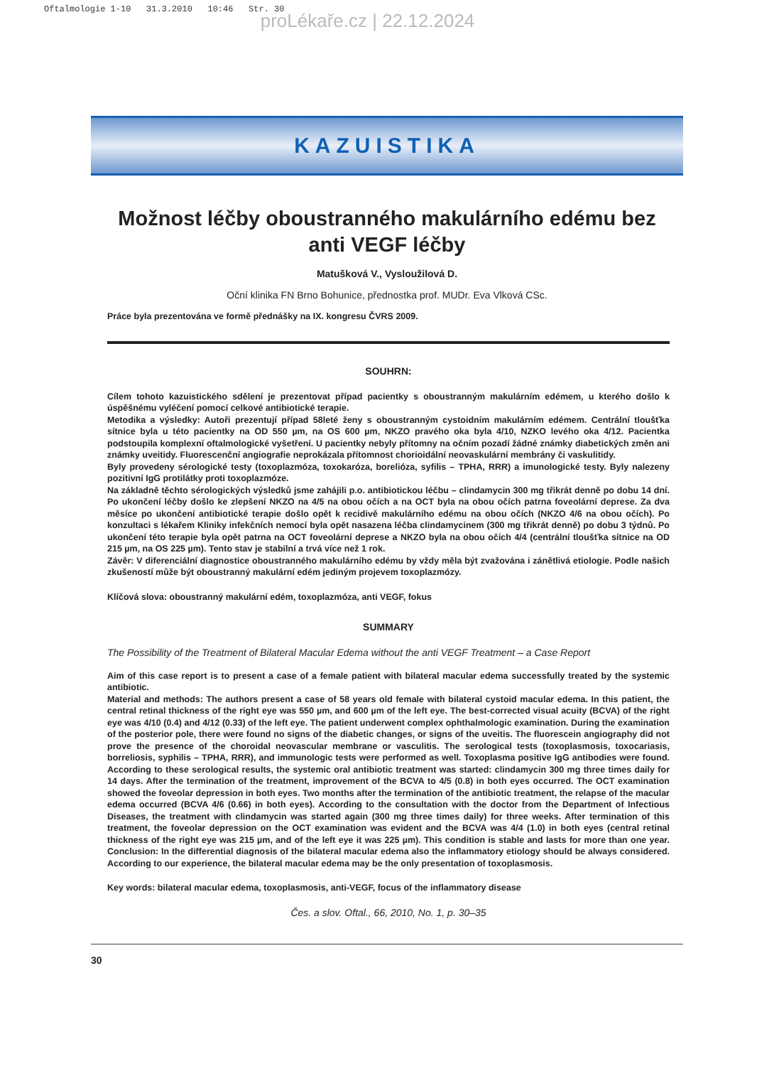Oftalmologie 1-10 31.3.2010 10:46 Str. 30
proLékaře.cz | 22.12.2024
KAZUISTIKA
Možnost léčby oboustranného makulárního edému bez anti VEGF léčby
Matušková V., Vysloužilová D.
Oční klinika FN Brno Bohunice, přednostka prof. MUDr. Eva Vlková CSc.
Práce byla prezentována ve formě přednášky na IX. kongresu ČVRS 2009.
SOUHRN:
Cílem tohoto kazuistického sdělení je prezentovat případ pacientky s oboustranným makulárním edémem, u kterého došlo k úspěšnému vyléčení pomocí celkové antibiotické terapie.
Metodika a výsledky: Autoři prezentují případ 58leté ženy s oboustranným cystoidním makulárním edémem. Centrální tloušťka sítnice byla u této pacientky na OD 550 µm, na OS 600 µm, NKZO pravého oka byla 4/10, NZKO levého oka 4/12. Pacientka podstoupila komplexní oftalmologické vyšetření. U pacientky nebyly přítomny na očním pozadí žádné známky diabetických změn ani známky uveitidy. Fluorescenční angiografie neprokázala přítomnost chorioidální neovaskulární membrány či vaskulitidy.
Byly provedeny sérologické testy (toxoplazmóza, toxokaróza, borelióza, syfilis – TPHA, RRR) a imunologické testy. Byly nalezeny pozitivní IgG protilátky proti toxoplazmóze.
Na základně těchto sérologických výsledků jsme zahájili p.o. antibiotickou léčbu – clindamycin 300 mg třikrát denně po dobu 14 dní. Po ukončení léčby došlo ke zlepšení NKZO na 4/5 na obou očích a na OCT byla na obou očích patrna foveolární deprese. Za dva měsíce po ukončení antibiotické terapie došlo opět k recidivě makulárního edému na obou očích (NKZO 4/6 na obou očích). Po konzultaci s lékařem Kliniky infekčních nemocí byla opět nasazena léčba clindamycinem (300 mg třikrát denně) po dobu 3 týdnů. Po ukončení této terapie byla opět patrna na OCT foveolární deprese a NKZO byla na obou očích 4/4 (centrální tloušťka sítnice na OD 215 µm, na OS 225 µm). Tento stav je stabilní a trvá více než 1 rok.
Závěr: V diferenciální diagnostice oboustranného makulárního edému by vždy měla být zvažována i zánětlivá etiologie. Podle našich zkušeností může být oboustranný makulární edém jediným projevem toxoplazmózy.
Klíčová slova: oboustranný makulární edém, toxoplazmóza, anti VEGF, fokus
SUMMARY
The Possibility of the Treatment of Bilateral Macular Edema without the anti VEGF Treatment – a Case Report
Aim of this case report is to present a case of a female patient with bilateral macular edema successfully treated by the systemic antibiotic.
Material and methods: The authors present a case of 58 years old female with bilateral cystoid macular edema. In this patient, the central retinal thickness of the right eye was 550 µm, and 600 µm of the left eye. The best-corrected visual acuity (BCVA) of the right eye was 4/10 (0.4) and 4/12 (0.33) of the left eye. The patient underwent complex ophthalmologic examination. During the examination of the posterior pole, there were found no signs of the diabetic changes, or signs of the uveitis. The fluorescein angiography did not prove the presence of the choroidal neovascular membrane or vasculitis. The serological tests (toxoplasmosis, toxocariasis, borreliosis, syphilis – TPHA, RRR), and immunologic tests were performed as well. Toxoplasma positive IgG antibodies were found. According to these serological results, the systemic oral antibiotic treatment was started: clindamycin 300 mg three times daily for 14 days. After the termination of the treatment, improvement of the BCVA to 4/5 (0.8) in both eyes occurred. The OCT examination showed the foveolar depression in both eyes. Two months after the termination of the antibiotic treatment, the relapse of the macular edema occurred (BCVA 4/6 (0.66) in both eyes). According to the consultation with the doctor from the Department of Infectious Diseases, the treatment with clindamycin was started again (300 mg three times daily) for three weeks. After termination of this treatment, the foveolar depression on the OCT examination was evident and the BCVA was 4/4 (1.0) in both eyes (central retinal thickness of the right eye was 215 µm, and of the left eye it was 225 µm). This condition is stable and lasts for more than one year. Conclusion: In the differential diagnosis of the bilateral macular edema also the inflammatory etiology should be always considered. According to our experience, the bilateral macular edema may be the only presentation of toxoplasmosis.
Key words: bilateral macular edema, toxoplasmosis, anti-VEGF, focus of the inflammatory disease
Čes. a slov. Oftal., 66, 2010, No. 1, p. 30–35
30